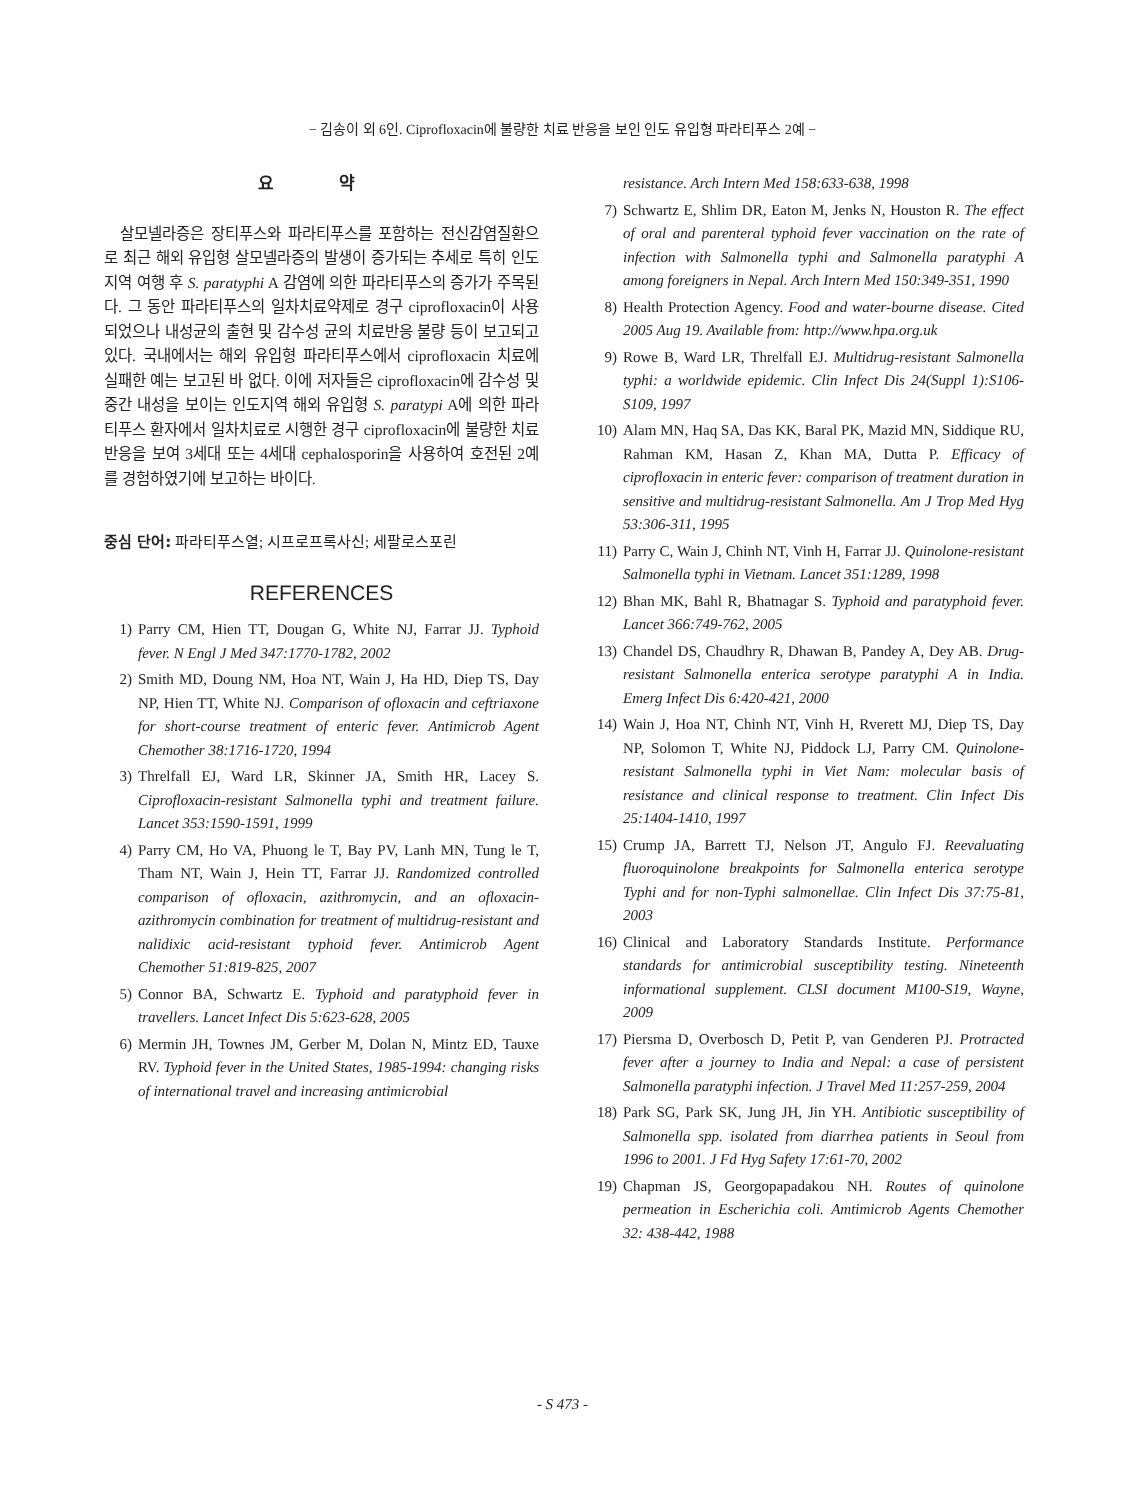− 김송이 외 6인. Ciprofloxacin에 불량한 치료 반응을 보인 인도 유입형 파라티푸스 2예 −
요 약
살모넬라증은 장티푸스와 파라티푸스를 포함하는 전신감염질환으로 최근 해외 유입형 살모넬라증의 발생이 증가되는 추세로 특히 인도지역 여행 후 S. paratyphi A 감염에 의한 파라티푸스의 증가가 주목된다. 그 동안 파라티푸스의 일차치료약제로 경구 ciprofloxacin이 사용되었으나 내성균의 출현 및 감수성 균의 치료반응 불량 등이 보고되고 있다. 국내에서는 해외 유입형 파라티푸스에서 ciprofloxacin 치료에 실패한 예는 보고된 바 없다. 이에 저자들은 ciprofloxacin에 감수성 및 중간 내성을 보이는 인도지역 해외 유입형 S. paratypi A에 의한 파라티푸스 환자에서 일차치료로 시행한 경구 ciprofloxacin에 불량한 치료반응을 보여 3세대 또는 4세대 cephalosporin을 사용하여 호전된 2예를 경험하였기에 보고하는 바이다.
중심 단어: 파라티푸스열; 시프로프록사신; 세팔로스포린
REFERENCES
1) Parry CM, Hien TT, Dougan G, White NJ, Farrar JJ. Typhoid fever. N Engl J Med 347:1770-1782, 2002
2) Smith MD, Doung NM, Hoa NT, Wain J, Ha HD, Diep TS, Day NP, Hien TT, White NJ. Comparison of ofloxacin and ceftriaxone for short-course treatment of enteric fever. Antimicrob Agent Chemother 38:1716-1720, 1994
3) Threlfall EJ, Ward LR, Skinner JA, Smith HR, Lacey S. Ciprofloxacin-resistant Salmonella typhi and treatment failure. Lancet 353:1590-1591, 1999
4) Parry CM, Ho VA, Phuong le T, Bay PV, Lanh MN, Tung le T, Tham NT, Wain J, Hein TT, Farrar JJ. Randomized controlled comparison of ofloxacin, azithromycin, and an ofloxacin-azithromycin combination for treatment of multidrug-resistant and nalidixic acid-resistant typhoid fever. Antimicrob Agent Chemother 51:819-825, 2007
5) Connor BA, Schwartz E. Typhoid and paratyphoid fever in travellers. Lancet Infect Dis 5:623-628, 2005
6) Mermin JH, Townes JM, Gerber M, Dolan N, Mintz ED, Tauxe RV. Typhoid fever in the United States, 1985-1994: changing risks of international travel and increasing antimicrobial
resistance. Arch Intern Med 158:633-638, 1998
7) Schwartz E, Shlim DR, Eaton M, Jenks N, Houston R. The effect of oral and parenteral typhoid fever vaccination on the rate of infection with Salmonella typhi and Salmonella paratyphi A among foreigners in Nepal. Arch Intern Med 150:349-351, 1990
8) Health Protection Agency. Food and water-bourne disease. Cited 2005 Aug 19. Available from: http://www.hpa.org.uk
9) Rowe B, Ward LR, Threlfall EJ. Multidrug-resistant Salmonella typhi: a worldwide epidemic. Clin Infect Dis 24(Suppl 1):S106-S109, 1997
10) Alam MN, Haq SA, Das KK, Baral PK, Mazid MN, Siddique RU, Rahman KM, Hasan Z, Khan MA, Dutta P. Efficacy of ciprofloxacin in enteric fever: comparison of treatment duration in sensitive and multidrug-resistant Salmonella. Am J Trop Med Hyg 53:306-311, 1995
11) Parry C, Wain J, Chinh NT, Vinh H, Farrar JJ. Quinolone-resistant Salmonella typhi in Vietnam. Lancet 351:1289, 1998
12) Bhan MK, Bahl R, Bhatnagar S. Typhoid and paratyphoid fever. Lancet 366:749-762, 2005
13) Chandel DS, Chaudhry R, Dhawan B, Pandey A, Dey AB. Drug-resistant Salmonella enterica serotype paratyphi A in India. Emerg Infect Dis 6:420-421, 2000
14) Wain J, Hoa NT, Chinh NT, Vinh H, Rverett MJ, Diep TS, Day NP, Solomon T, White NJ, Piddock LJ, Parry CM. Quinolone-resistant Salmonella typhi in Viet Nam: molecular basis of resistance and clinical response to treatment. Clin Infect Dis 25:1404-1410, 1997
15) Crump JA, Barrett TJ, Nelson JT, Angulo FJ. Reevaluating fluoroquinolone breakpoints for Salmonella enterica serotype Typhi and for non-Typhi salmonellae. Clin Infect Dis 37:75-81, 2003
16) Clinical and Laboratory Standards Institute. Performance standards for antimicrobial susceptibility testing. Nineteenth informational supplement. CLSI document M100-S19, Wayne, 2009
17) Piersma D, Overbosch D, Petit P, van Genderen PJ. Protracted fever after a journey to India and Nepal: a case of persistent Salmonella paratyphi infection. J Travel Med 11:257-259, 2004
18) Park SG, Park SK, Jung JH, Jin YH. Antibiotic susceptibility of Salmonella spp. isolated from diarrhea patients in Seoul from 1996 to 2001. J Fd Hyg Safety 17:61-70, 2002
19) Chapman JS, Georgopapadakou NH. Routes of quinolone permeation in Escherichia coli. Amtimicrob Agents Chemother 32: 438-442, 1988
- S 473 -